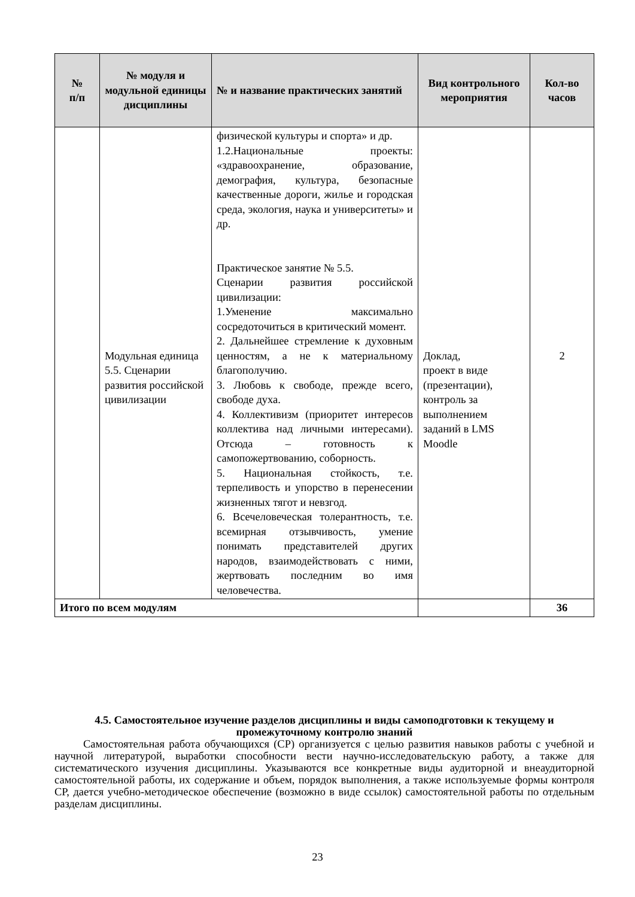| № п/п | № модуля и модульной единицы дисциплины | № и название практических занятий | Вид контрольного мероприятия | Кол-во часов |
| --- | --- | --- | --- | --- |
| | Модульная единица 5.5. Сценарии развития российской цивилизации | физической культуры и спорта» и др. 1.2.Национальные проекты: «здравоохранение, образование, демография, культура, безопасные качественные дороги, жилье и городская среда, экология, наука и университеты» и др. Практическое занятие № 5.5. Сценарии развития российской цивилизации: 1.Уменение максимально сосредоточиться в критический момент. 2. Дальнейшее стремление к духовным ценностям, а не к материальному благополучию. 3. Любовь к свободе, прежде всего, свободе духа. 4. Коллективизм (приоритет интересов коллектива над личными интересами). Отсюда – готовность к самопожертвованию, соборность. 5. Национальная стойкость, т.е. терпеливость и упорство в перенесении жизненных тягот и невзгод. 6. Всечеловеческая толерантность, т.е. всемирная отзывчивость, умение понимать представителей других народов, взаимодействовать с ними, жертвовать последним во имя человечества. | Доклад, проект в виде (презентации), контроль за выполнением заданий в LMS Moodle | 2 |
| Итого по всем модулям | | | | 36 |
4.5. Самостоятельное изучение разделов дисциплины и виды самоподготовки к текущему и промежуточному контролю знаний
Самостоятельная работа обучающихся (СР) организуется с целью развития навыков работы с учебной и научной литературой, выработки способности вести научно-исследовательскую работу, а также для систематического изучения дисциплины. Указываются все конкретные виды аудиторной и внеаудиторной самостоятельной работы, их содержание и объем, порядок выполнения, а также используемые формы контроля СР, дается учебно-методическое обеспечение (возможно в виде ссылок) самостоятельной работы по отдельным разделам дисциплины.
23